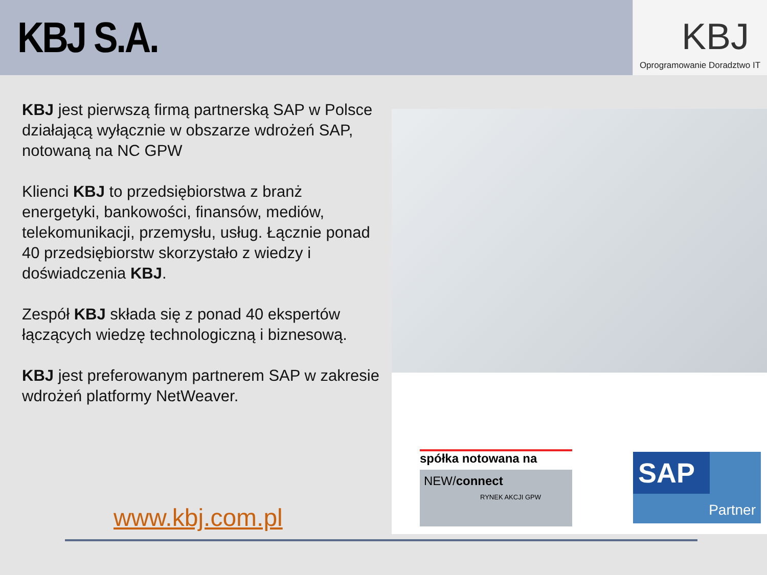KBJ S.A.
KBJ
Oprogramowanie Doradztwo IT
KBJ jest pierwszą firmą partnerską SAP w Polsce działającą wyłącznie w obszarze wdrożeń SAP, notowaną na NC GPW
Klienci KBJ to przedsiębiorstwa z branż energetyki, bankowości, finansów, mediów, telekomunikacji, przemysłu, usług. Łącznie ponad 40 przedsiębiorstw skorzystało z wiedzy i doświadczenia KBJ.
Zespół KBJ składa się z ponad 40 ekspertów łączących wiedzę technologiczną i biznesową.
KBJ jest preferowanym partnerem SAP w zakresie wdrożeń platformy NetWeaver.
spółka notowana na
NEW/connect
RYNEK AKCJI GPW
SAP
Partner
www.kbj.com.pl